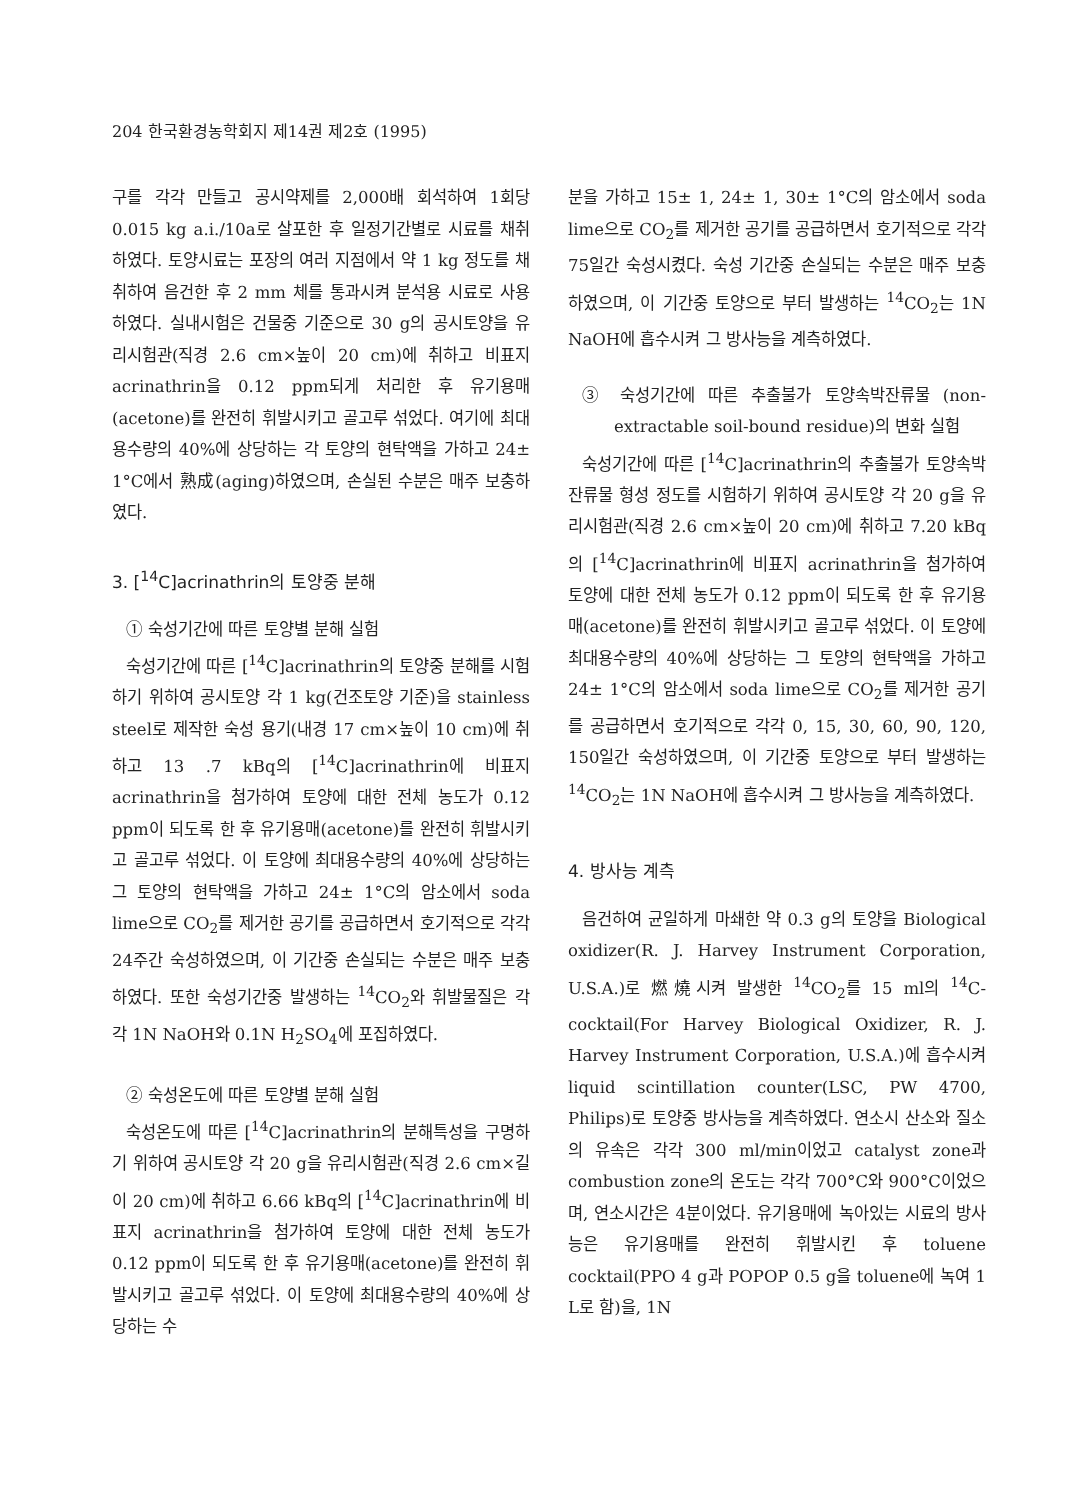204 한국환경농학회지 제14권 제2호 (1995)
구를 각각 만들고 공시약제를 2,000배 회석하여 1회당 0.015 kg a.i./10a로 살포한 후 일정기간별로 시료를 채취하였다. 토양시료는 포장의 여러 지점에서 약 1 kg 정도를 채취하여 음건한 후 2 mm 체를 통과시켜 분석용 시료로 사용하였다. 실내시험은 건물중 기준으로 30 g의 공시토양을 유리시험관(직경 2.6 cm×높이 20 cm)에 취하고 비표지 acrinathrin을 0.12 ppm되게 처리한 후 유기용매(acetone)를 완전히 휘발시키고 골고루 섞었다. 여기에 최대용수량의 40%에 상당하는 각 토양의 현탁액을 가하고 24± 1°C에서 熟成(aging)하였으며, 손실된 수분은 매주 보충하였다.
3. [<sup>14</sup>C]acrinathrin의 토양중 분해
① 숙성기간에 따른 토양별 분해 실험
숙성기간에 따른 [<sup>14</sup>C]acrinathrin의 토양중 분해를 시험하기 위하여 공시토양 각 1 kg(건조토양 기준)을 stainless steel로 제작한 숙성 용기(내경 17 cm×높이 10 cm)에 취하고 13 .7 kBq의 [<sup>14</sup>C]acrinathrin에 비표지 acrinathrin을 첨가하여 토양에 대한 전체 농도가 0.12 ppm이 되도록 한 후 유기용매(acetone)를 완전히 휘발시키고 골고루 섞었다. 이 토양에 최대용수량의 40%에 상당하는 그 토양의 현탁액을 가하고 24± 1°C의 암소에서 soda lime으로 CO<sub>2</sub>를 제거한 공기를 공급하면서 호기적으로 각각 24주간 숙성하였으며, 이 기간중 손실되는 수분은 매주 보충하였다. 또한 숙성기간중 발생하는 <sup>14</sup>CO<sub>2</sub>와 휘발물질은 각각 1N NaOH와 0.1N H<sub>2</sub>SO<sub>4</sub>에 포집하였다.
② 숙성온도에 따른 토양별 분해 실험
숙성온도에 따른 [<sup>14</sup>C]acrinathrin의 분해특성을 구명하기 위하여 공시토양 각 20 g을 유리시험관(직경 2.6 cm×길이 20 cm)에 취하고 6.66 kBq의 [<sup>14</sup>C]acrinathrin에 비표지 acrinathrin을 첨가하여 토양에 대한 전체 농도가 0.12 ppm이 되도록 한 후 유기용매(acetone)를 완전히 휘발시키고 골고루 섞었다. 이 토양에 최대용수량의 40%에 상당하는 수
분을 가하고 15± 1, 24± 1, 30± 1°C의 암소에서 soda lime으로 CO<sub>2</sub>를 제거한 공기를 공급하면서 호기적으로 각각 75일간 숙성시켰다. 숙성 기간중 손실되는 수분은 매주 보충하였으며, 이 기간중 토양으로 부터 발생하는 <sup>14</sup>CO<sub>2</sub>는 1N NaOH에 흡수시켜 그 방사능을 계측하였다.
③ 숙성기간에 따른 추출불가 토양속박잔류물 (non-extractable soil-bound residue)의 변화 실험
숙성기간에 따른 [<sup>14</sup>C]acrinathrin의 추출불가 토양속박잔류물 형성 정도를 시험하기 위하여 공시토양 각 20 g을 유리시험관(직경 2.6 cm×높이 20 cm)에 취하고 7.20 kBq의 [<sup>14</sup>C]acrinathrin에 비표지 acrinathrin을 첨가하여 토양에 대한 전체 농도가 0.12 ppm이 되도록 한 후 유기용매(acetone)를 완전히 휘발시키고 골고루 섞었다. 이 토양에 최대용수량의 40%에 상당하는 그 토양의 현탁액을 가하고 24± 1°C의 암소에서 soda lime으로 CO<sub>2</sub>를 제거한 공기를 공급하면서 호기적으로 각각 0, 15, 30, 60, 90, 120, 150일간 숙성하였으며, 이 기간중 토양으로 부터 발생하는 <sup>14</sup>CO<sub>2</sub>는 1N NaOH에 흡수시켜 그 방사능을 계측하였다.
4. 방사능 계측
음건하여 균일하게 마쇄한 약 0.3 g의 토양을 Biological oxidizer(R. J. Harvey Instrument Corporation, U.S.A.)로 燃燒시켜 발생한 <sup>14</sup>CO<sub>2</sub>를 15 ml의 <sup>14</sup>C-cocktail(For Harvey Biological Oxidizer, R. J. Harvey Instrument Corporation, U.S.A.)에 흡수시켜 liquid scintillation counter(LSC, PW 4700, Philips)로 토양중 방사능을 계측하였다. 연소시 산소와 질소의 유속은 각각 300 ml/min이었고 catalyst zone과 combustion zone의 온도는 각각 700°C와 900°C이었으며, 연소시간은 4분이었다. 유기용매에 녹아있는 시료의 방사능은 유기용매를 완전히 휘발시킨 후 toluene cocktail(PPO 4 g과 POPOP 0.5 g을 toluene에 녹여 1 L로 함)을, 1N